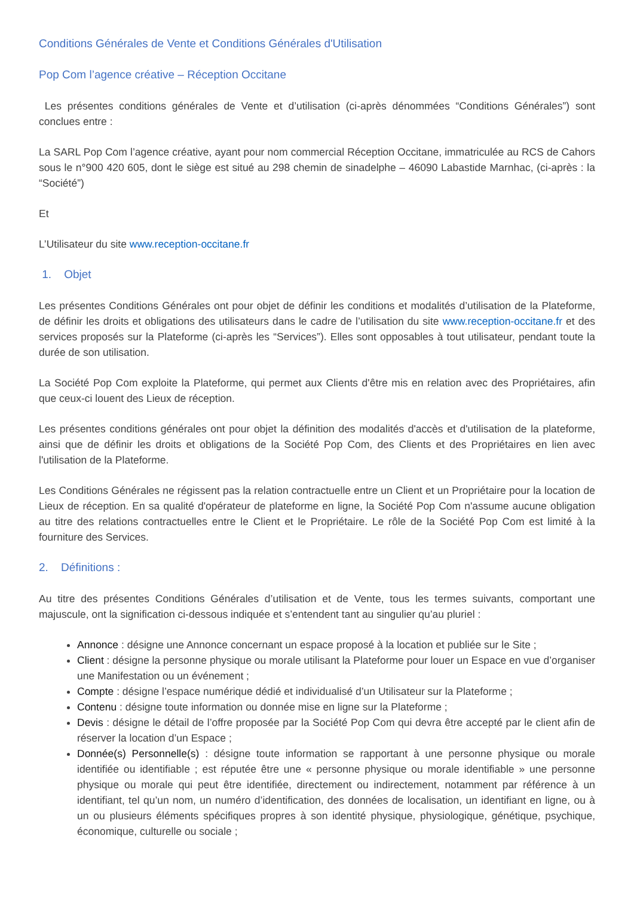Conditions Générales de Vente et Conditions Générales d'Utilisation
Pop Com l’agence créative – Réception Occitane
Les présentes conditions générales de Vente et d’utilisation (ci-après dénommées “Conditions Générales”) sont conclues entre :
La SARL Pop Com l’agence créative, ayant pour nom commercial Réception Occitane, immatriculée au RCS de Cahors sous le n°900 420 605, dont le siège est situé au 298 chemin de sinadelphe – 46090 Labastide Marnhac, (ci-après : la “Société”)
Et
L’Utilisateur du site www.reception-occitane.fr
1. Objet
Les présentes Conditions Générales ont pour objet de définir les conditions et modalités d’utilisation de la Plateforme, de définir les droits et obligations des utilisateurs dans le cadre de l’utilisation du site www.reception-occitane.fr et des services proposés sur la Plateforme (ci-après les “Services”). Elles sont opposables à tout utilisateur, pendant toute la durée de son utilisation.
La Société Pop Com exploite la Plateforme, qui permet aux Clients d'être mis en relation avec des Propriétaires, afin que ceux-ci louent des Lieux de réception.
Les présentes conditions générales ont pour objet la définition des modalités d'accès et d'utilisation de la plateforme, ainsi que de définir les droits et obligations de la Société Pop Com, des Clients et des Propriétaires en lien avec l'utilisation de la Plateforme.
Les Conditions Générales ne régissent pas la relation contractuelle entre un Client et un Propriétaire pour la location de Lieux de réception. En sa qualité d'opérateur de plateforme en ligne, la Société Pop Com n'assume aucune obligation au titre des relations contractuelles entre le Client et le Propriétaire. Le rôle de la Société Pop Com est limité à la fourniture des Services.
2. Définitions :
Au titre des présentes Conditions Générales d’utilisation et de Vente, tous les termes suivants, comportant une majuscule, ont la signification ci-dessous indiquée et s’entendent tant au singulier qu’au pluriel :
Annonce : désigne une Annonce concernant un espace proposé à la location et publiée sur le Site ;
Client : désigne la personne physique ou morale utilisant la Plateforme pour louer un Espace en vue d’organiser une Manifestation ou un événement ;
Compte : désigne l’espace numérique dédié et individualisé d’un Utilisateur sur la Plateforme ;
Contenu : désigne toute information ou donnée mise en ligne sur la Plateforme ;
Devis : désigne le détail de l’offre proposée par la Société Pop Com qui devra être accepté par le client afin de réserver la location d’un Espace ;
Donnée(s) Personnelle(s) : désigne toute information se rapportant à une personne physique ou morale identifiée ou identifiable ; est réputée être une « personne physique ou morale identifiable » une personne physique ou morale qui peut être identifiée, directement ou indirectement, notamment par référence à un identifiant, tel qu’un nom, un numéro d’identification, des données de localisation, un identifiant en ligne, ou à un ou plusieurs éléments spécifiques propres à son identité physique, physiologique, génétique, psychique, économique, culturelle ou sociale ;